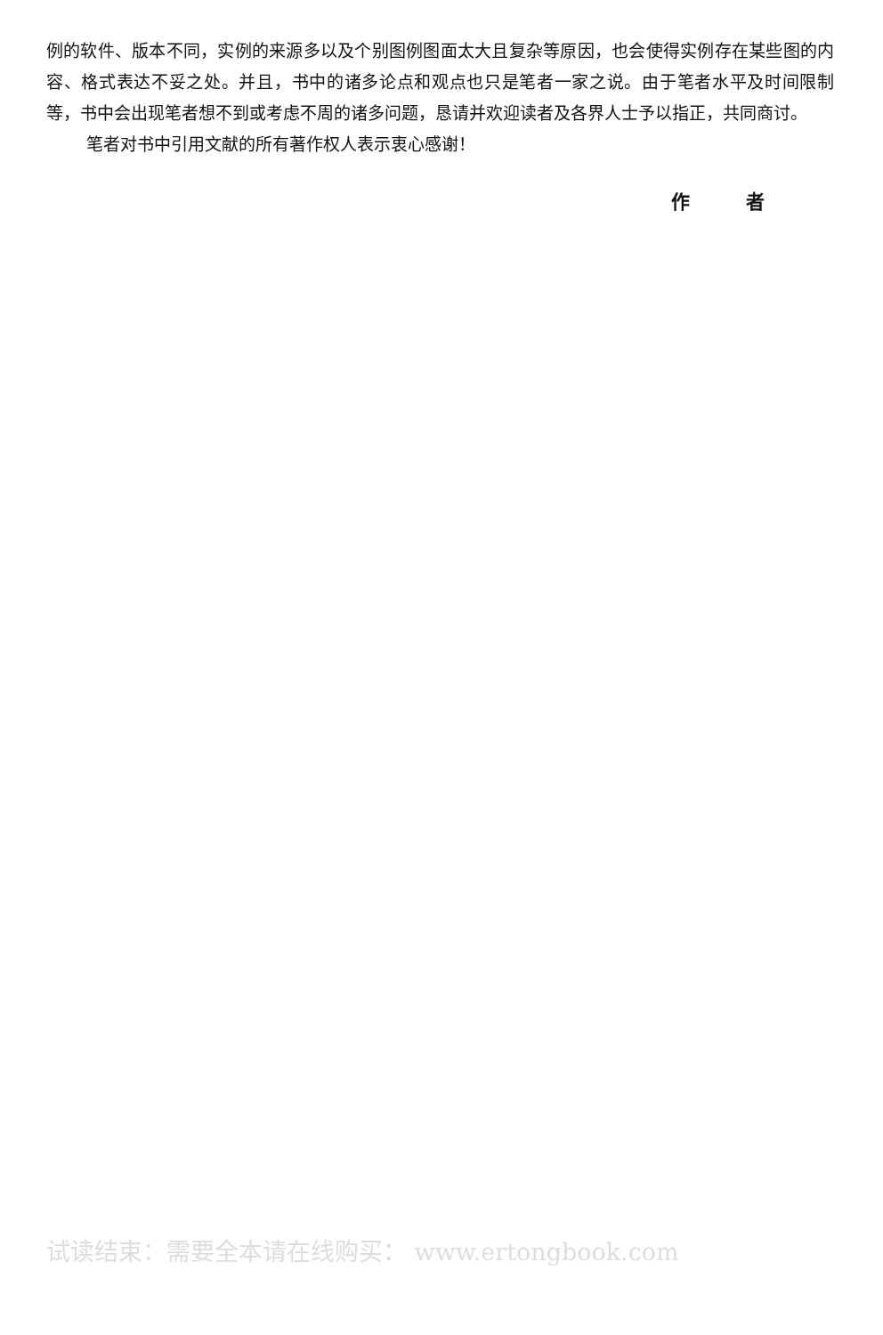例的软件、版本不同，实例的来源多以及个别图例图面太大且复杂等原因，也会使得实例存在某些图的内容、格式表达不妥之处。并且，书中的诸多论点和观点也只是笔者一家之说。由于笔者水平及时间限制等，书中会出现笔者想不到或考虑不周的诸多问题，恳请并欢迎读者及各界人士予以指正，共同商讨。
笔者对书中引用文献的所有著作权人表示衷心感谢！
作 者
试读结束：需要全本请在线购买： www.ertongbook.com